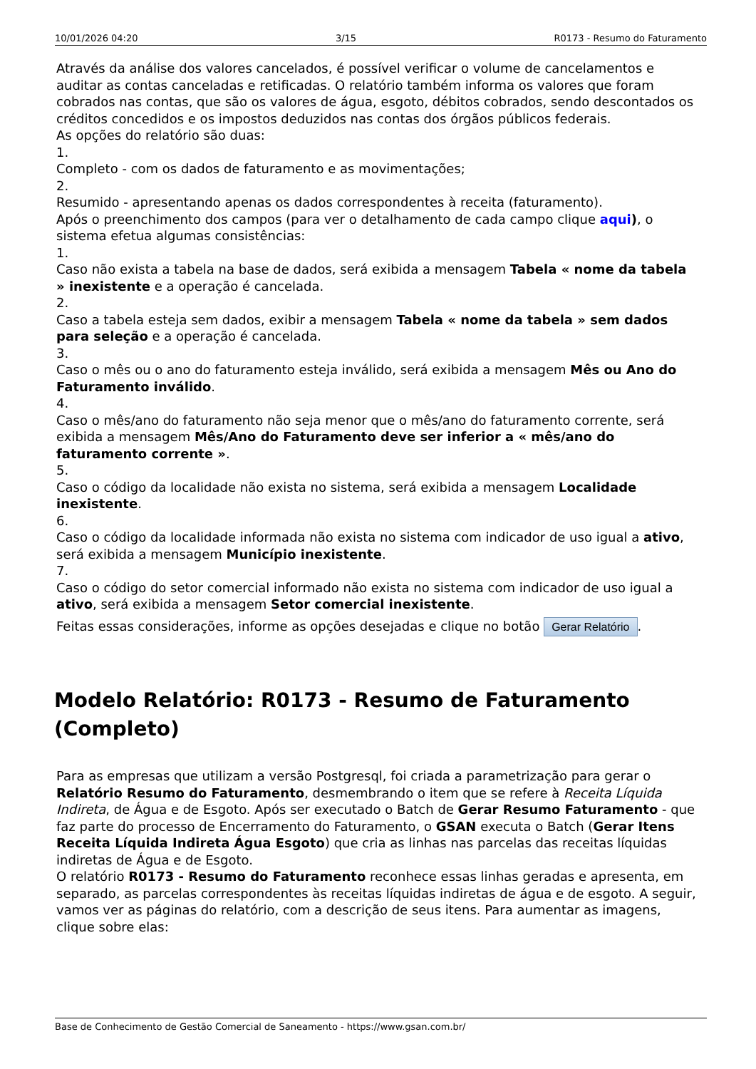10/01/2026 04:20 3/15 R0173 - Resumo do Faturamento
Através da análise dos valores cancelados, é possível verificar o volume de cancelamentos e auditar as contas canceladas e retificadas. O relatório também informa os valores que foram cobrados nas contas, que são os valores de água, esgoto, débitos cobrados, sendo descontados os créditos concedidos e os impostos deduzidos nas contas dos órgãos públicos federais.
As opções do relatório são duas:
1.
Completo - com os dados de faturamento e as movimentações;
2.
Resumido - apresentando apenas os dados correspondentes à receita (faturamento).
Após o preenchimento dos campos (para ver o detalhamento de cada campo clique aqui), o sistema efetua algumas consistências:
1.
Caso não exista a tabela na base de dados, será exibida a mensagem Tabela « nome da tabela » inexistente e a operação é cancelada.
2.
Caso a tabela esteja sem dados, exibir a mensagem Tabela « nome da tabela » sem dados para seleção e a operação é cancelada.
3.
Caso o mês ou o ano do faturamento esteja inválido, será exibida a mensagem Mês ou Ano do Faturamento inválido.
4.
Caso o mês/ano do faturamento não seja menor que o mês/ano do faturamento corrente, será exibida a mensagem Mês/Ano do Faturamento deve ser inferior a « mês/ano do faturamento corrente ».
5.
Caso o código da localidade não exista no sistema, será exibida a mensagem Localidade inexistente.
6.
Caso o código da localidade informada não exista no sistema com indicador de uso igual a ativo, será exibida a mensagem Município inexistente.
7.
Caso o código do setor comercial informado não exista no sistema com indicador de uso igual a ativo, será exibida a mensagem Setor comercial inexistente.
Feitas essas considerações, informe as opções desejadas e clique no botão Gerar Relatório.
Modelo Relatório: R0173 - Resumo de Faturamento (Completo)
Para as empresas que utilizam a versão Postgresql, foi criada a parametrização para gerar o Relatório Resumo do Faturamento, desmembrando o item que se refere à Receita Líquida Indireta, de Água e de Esgoto. Após ser executado o Batch de Gerar Resumo Faturamento - que faz parte do processo de Encerramento do Faturamento, o GSAN executa o Batch (Gerar Itens Receita Líquida Indireta Água Esgoto) que cria as linhas nas parcelas das receitas líquidas indiretas de Água e de Esgoto.
O relatório R0173 - Resumo do Faturamento reconhece essas linhas geradas e apresenta, em separado, as parcelas correspondentes às receitas líquidas indiretas de água e de esgoto. A seguir, vamos ver as páginas do relatório, com a descrição de seus itens. Para aumentar as imagens, clique sobre elas:
Base de Conhecimento de Gestão Comercial de Saneamento - https://www.gsan.com.br/